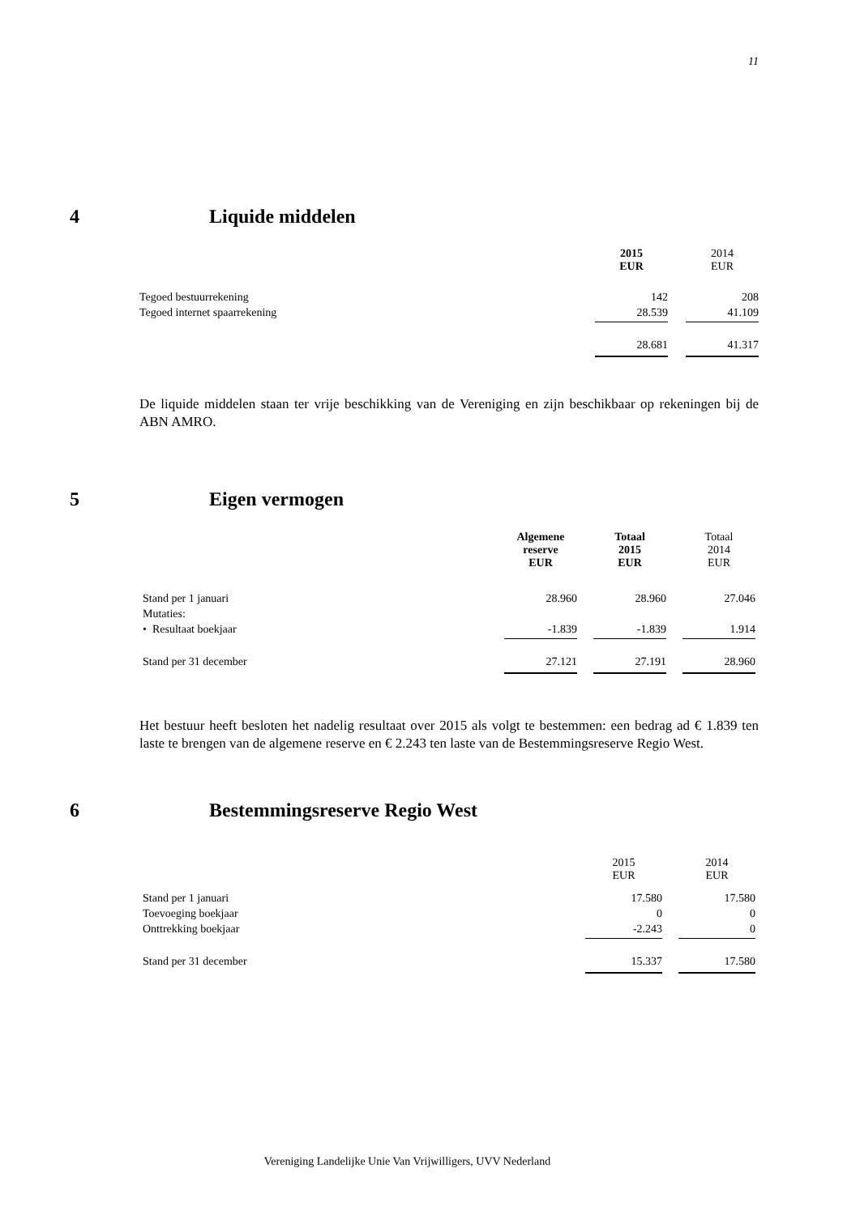11
4 Liquide middelen
| | 2015 EUR | | 2014 EUR |
| --- | --- | --- | --- |
| Tegoed bestuurrekening | 142 | | 208 |
| Tegoed internet spaarrekening | 28.539 | | 41.109 |
| | 28.681 | | 41.317 |
De liquide middelen staan ter vrije beschikking van de Vereniging en zijn beschikbaar op rekeningen bij de ABN AMRO.
5 Eigen vermogen
| | Algemene reserve EUR | | Totaal 2015 EUR | | Totaal 2014 EUR |
| --- | --- | --- | --- | --- | --- |
| Stand per 1 januari | 28.960 | | 28.960 | | 27.046 |
| Mutaties: | | | | | |
| • Resultaat boekjaar | -1.839 | | -1.839 | | 1.914 |
| Stand per 31 december | 27.121 | | 27.191 | | 28.960 |
Het bestuur heeft besloten het nadelig resultaat over 2015 als volgt te bestemmen: een bedrag ad € 1.839 ten laste te brengen van de algemene reserve en € 2.243 ten laste van de Bestemmingsreserve Regio West.
6 Bestemmingsreserve Regio West
| | 2015 EUR | | 2014 EUR |
| --- | --- | --- | --- |
| Stand per 1 januari | 17.580 | | 17.580 |
| Toevoeging boekjaar | 0 | | 0 |
| Onttrekking boekjaar | -2.243 | | 0 |
| Stand per 31 december | 15.337 | | 17.580 |
Vereniging Landelijke Unie Van Vrijwilligers, UVV Nederland